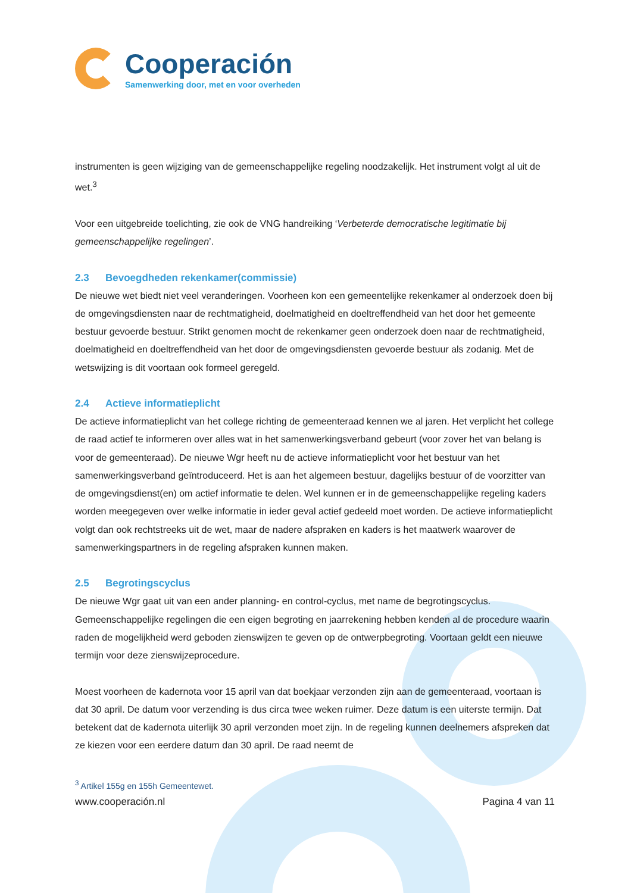Cooperación
Samenwerking door, met en voor overheden
instrumenten is geen wijziging van de gemeenschappelijke regeling noodzakelijk. Het instrument volgt al uit de wet.<sup>3</sup>
Voor een uitgebreide toelichting, zie ook de VNG handreiking ‘Verbeterde democratische legitimatie bij gemeenschappelijke regelingen’.
2.3 Bevoegdheden rekenkamer(commissie)
De nieuwe wet biedt niet veel veranderingen. Voorheen kon een gemeentelijke rekenkamer al onderzoek doen bij de omgevingsdiensten naar de rechtmatigheid, doelmatigheid en doeltreffendheid van het door het gemeente bestuur gevoerde bestuur. Strikt genomen mocht de rekenkamer geen onderzoek doen naar de rechtmatigheid, doelmatigheid en doeltreffendheid van het door de omgevingsdiensten gevoerde bestuur als zodanig. Met de wetswijzing is dit voortaan ook formeel geregeld.
2.4 Actieve informatieplicht
De actieve informatieplicht van het college richting de gemeenteraad kennen we al jaren. Het verplicht het college de raad actief te informeren over alles wat in het samenwerkingsverband gebeurt (voor zover het van belang is voor de gemeenteraad). De nieuwe Wgr heeft nu de actieve informatieplicht voor het bestuur van het samenwerkingsverband geïntroduceerd. Het is aan het algemeen bestuur, dagelijks bestuur of de voorzitter van de omgevingsdienst(en) om actief informatie te delen. Wel kunnen er in de gemeenschappelijke regeling kaders worden meegegeven over welke informatie in ieder geval actief gedeeld moet worden. De actieve informatieplicht volgt dan ook rechtstreeks uit de wet, maar de nadere afspraken en kaders is het maatwerk waarover de samenwerkingspartners in de regeling afspraken kunnen maken.
2.5 Begrotingscyclus
De nieuwe Wgr gaat uit van een ander planning- en control-cyclus, met name de begrotingscyclus. Gemeenschappelijke regelingen die een eigen begroting en jaarrekening hebben kenden al de procedure waarin raden de mogelijkheid werd geboden zienswijzen te geven op de ontwerpbegroting. Voortaan geldt een nieuwe termijn voor deze zienswijzeprocedure.
Moest voorheen de kadernota voor 15 april van dat boekjaar verzonden zijn aan de gemeenteraad, voortaan is dat 30 april. De datum voor verzending is dus circa twee weken ruimer. Deze datum is een uiterste termijn. Dat betekent dat de kadernota uiterlijk 30 april verzonden moet zijn. In de regeling kunnen deelnemers afspreken dat ze kiezen voor een eerdere datum dan 30 april. De raad neemt de
<sup>3</sup> Artikel 155g en 155h Gemeentewet.
www.cooperación.nl Pagina 4 van 11